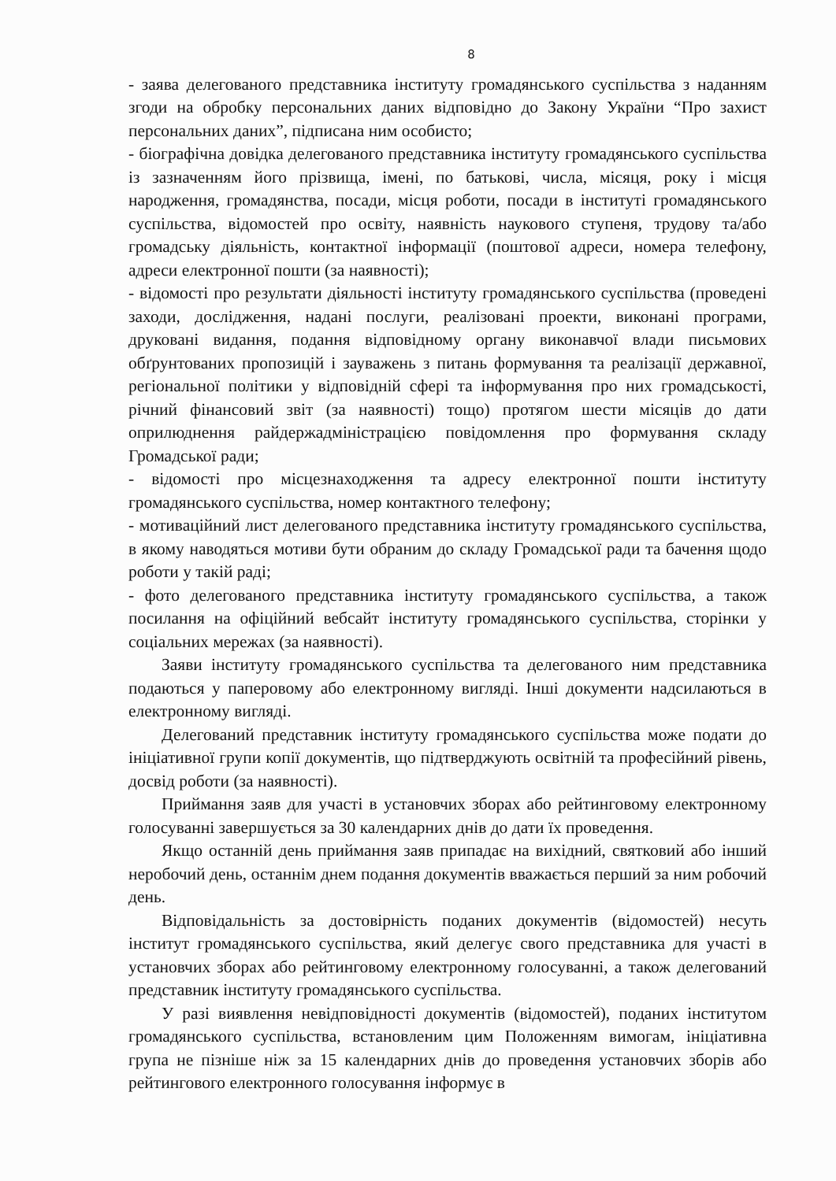8
- заява делегованого представника інституту громадянського суспільства з наданням згоди на обробку персональних даних відповідно до Закону України “Про захист персональних даних”, підписана ним особисто;
- біографічна довідка делегованого представника інституту громадянського суспільства із зазначенням його прізвища, імені, по батькові, числа, місяця, року і місця народження, громадянства, посади, місця роботи, посади в інституті громадянського суспільства, відомостей про освіту, наявність наукового ступеня, трудову та/або громадську діяльність, контактної інформації (поштової адреси, номера телефону, адреси електронної пошти (за наявності);
- відомості про результати діяльності інституту громадянського суспільства (проведені заходи, дослідження, надані послуги, реалізовані проекти, виконані програми, друковані видання, подання відповідному органу виконавчої влади письмових обґрунтованих пропозицій і зауважень з питань формування та реалізації державної, регіональної політики у відповідній сфері та інформування про них громадськості, річний фінансовий звіт (за наявності) тощо) протягом шести місяців до дати оприлюднення райдержадміністрацією повідомлення про формування складу Громадської ради;
- відомості про місцезнаходження та адресу електронної пошти інституту громадянського суспільства, номер контактного телефону;
- мотиваційний лист делегованого представника інституту громадянського суспільства, в якому наводяться мотиви бути обраним до складу Громадської ради та бачення щодо роботи у такій раді;
- фото делегованого представника інституту громадянського суспільства, а також посилання на офіційний вебсайт інституту громадянського суспільства, сторінки у соціальних мережах (за наявності).
Заяви інституту громадянського суспільства та делегованого ним представника подаються у паперовому або електронному вигляді. Інші документи надсилаються в електронному вигляді.
Делегований представник інституту громадянського суспільства може подати до ініціативної групи копії документів, що підтверджують освітній та професійний рівень, досвід роботи (за наявності).
Приймання заяв для участі в установчих зборах або рейтинговому електронному голосуванні завершується за 30 календарних днів до дати їх проведення.
Якщо останній день приймання заяв припадає на вихідний, святковий або інший неробочий день, останнім днем подання документів вважається перший за ним робочий день.
Відповідальність за достовірність поданих документів (відомостей) несуть інститут громадянського суспільства, який делегує свого представника для участі в установчих зборах або рейтинговому електронному голосуванні, а також делегований представник інституту громадянського суспільства.
У разі виявлення невідповідності документів (відомостей), поданих інститутом громадянського суспільства, встановленим цим Положенням вимогам, ініціативна група не пізніше ніж за 15 календарних днів до проведення установчих зборів або рейтингового електронного голосування інформує в